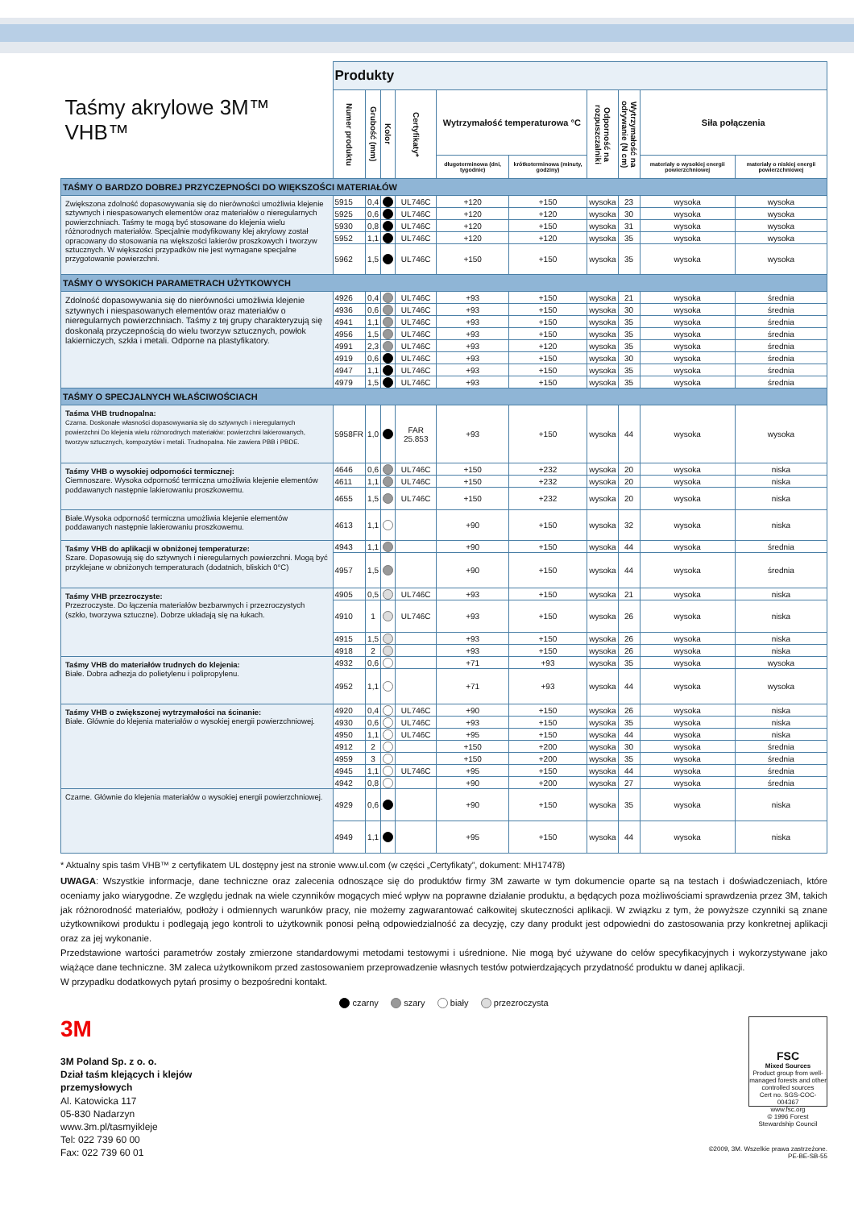| Taśmy akrylowe 3M™ VHB™ | Produkty | | | | | | | | | |
| --- | --- | --- | --- | --- | --- | --- | --- | --- | --- | --- |
| | Numer produktu | Grubość (mm) | Kolor | Certyfikaty* | Wytrzymałość temperaturowa °C | | Odporność na rozpuszczalniki | Wytrzymałość na odrywanie (N cm) | Siła połączenia | |
| | | | | | długoterminowa (dni, tygodnie) | krótkoterminowa (minuty, godziny) | | | materiały o wysokiej energii powierzchniowej | materiały o niskiej energii powierzchniowej |
| TAŚMY O BARDZO DOBREJ PRZYCZEPNOŚCI DO WIĘKSZOŚCI MATERIAŁÓW | | | | | | | | | | |
| Zwiększona zdolność dopasowywania się do nierówności umożliwia klejenie sztywnych i niespasowanych elementów oraz materiałów o nieregularnych powierzchniach. Taśmy te mogą być stosowane do klejenia wielu różnorodnych materiałów. Specjalnie modyfikowany klej akrylowy został opracowany do stosowania na większości lakierów proszkowych i tworzyw sztucznych. W większości przypadków nie jest wymagane specjalne przygotowanie powierzchni. | 5915 | 0,4 | | UL746C | +120 | +150 | wysoka | 23 | wysoka | wysoka |
| | 5925 | 0,6 | | UL746C | +120 | +120 | wysoka | 30 | wysoka | wysoka |
| | 5930 | 0,8 | | UL746C | +120 | +150 | wysoka | 31 | wysoka | wysoka |
| | 5952 | 1,1 | | UL746C | +120 | +120 | wysoka | 35 | wysoka | wysoka |
| | 5962 | 1,5 | | UL746C | +150 | +150 | wysoka | 35 | wysoka | wysoka |
| TAŚMY O WYSOKICH PARAMETRACH UŻYTKOWYCH | | | | | | | | | | |
| Zdolność dopasowywania się do nierówności umożliwia klejenie sztywnych i niespasowanych elementów oraz materiałów o nieregularnych powierzchniach. Taśmy z tej grupy charakteryzują się doskonałą przyczepnością do wielu tworzyw sztucznych, powłok lakierniczych, szkła i metali. Odporne na plastyfikatory. | 4926 | 0,4 | | UL746C | +93 | +150 | wysoka | 21 | wysoka | średnia |
| | 4936 | 0,6 | | UL746C | +93 | +150 | wysoka | 30 | wysoka | średnia |
| | 4941 | 1,1 | | UL746C | +93 | +150 | wysoka | 35 | wysoka | średnia |
| | 4956 | 1,5 | | UL746C | +93 | +150 | wysoka | 35 | wysoka | średnia |
| | 4991 | 2,3 | | UL746C | +93 | +120 | wysoka | 35 | wysoka | średnia |
| | 4919 | 0,6 | | UL746C | +93 | +150 | wysoka | 30 | wysoka | średnia |
| | 4947 | 1,1 | | UL746C | +93 | +150 | wysoka | 35 | wysoka | średnia |
| | 4979 | 1,5 | | UL746C | +93 | +150 | wysoka | 35 | wysoka | średnia |
| TAŚMY O SPECJALNYCH WŁAŚCIWOŚCIACH | | | | | | | | | | |
| Taśma VHB trudnopalna: Czarna. Doskonałe własności dopasowywania się do sztywnych i nieregularnych powierzchni Do klejenia wielu różnorodnych materiałów: powierzchni lakierowanych, tworzyw sztucznych, kompozytów i metali. Trudnopalna. Nie zawiera PBB i PBDE. | 5958FR | 1,0 | | FAR 25.853 | +93 | +150 | wysoka | 44 | wysoka | wysoka |
| Taśmy VHB o wysokiej odporności termicznej: Ciemnoszare. Wysoka odporność termiczna umożliwia klejenie elementów poddawanych następnie lakierowaniu proszkowemu. | 4646 | 0,6 | | UL746C | +150 | +232 | wysoka | 20 | wysoka | niska |
| | 4611 | 1,1 | | UL746C | +150 | +232 | wysoka | 20 | wysoka | niska |
| | 4655 | 1,5 | | UL746C | +150 | +232 | wysoka | 20 | wysoka | niska |
| Białe.Wysoka odporność termiczna umożliwia klejenie elementów poddawanych następnie lakierowaniu proszkowemu. | 4613 | 1,1 | | | +90 | +150 | wysoka | 32 | wysoka | niska |
| Taśmy VHB do aplikacji w obniżonej temperaturze: Szare. Dopasowują się do sztywnych i nieregularnych powierzchni. Mogą być przyklejane w obniżonych temperaturach (dodatnich, bliskich 0°C) | 4943 | 1,1 | | | +90 | +150 | wysoka | 44 | wysoka | średnia |
| | 4957 | 1,5 | | | +90 | +150 | wysoka | 44 | wysoka | średnia |
| Taśmy VHB przezroczyste: Przezroczyste. Do łączenia materiałów bezbarwnych i przezroczystych (szkło, tworzywa sztuczne). Dobrze układają się na łukach. | 4905 | 0,5 | | UL746C | +93 | +150 | wysoka | 21 | wysoka | niska |
| | 4910 | 1 | | UL746C | +93 | +150 | wysoka | 26 | wysoka | niska |
| | 4915 | 1,5 | | | +93 | +150 | wysoka | 26 | wysoka | niska |
| | 4918 | 2 | | | +93 | +150 | wysoka | 26 | wysoka | niska |
| Taśmy VHB do materiałów trudnych do klejenia: Białe. Dobra adhezja do polietylenu i polipropylenu. | 4932 | 0,6 | | | +71 | +93 | wysoka | 35 | wysoka | wysoka |
| | 4952 | 1,1 | | | +71 | +93 | wysoka | 44 | wysoka | wysoka |
| Taśmy VHB o zwiększonej wytrzymałości na ścinanie: Białe. Głównie do klejenia materiałów o wysokiej energii powierzchniowej. | 4920 | 0,4 | | UL746C | +90 | +150 | wysoka | 26 | wysoka | niska |
| | 4930 | 0,6 | | UL746C | +93 | +150 | wysoka | 35 | wysoka | niska |
| | 4950 | 1,1 | | UL746C | +95 | +150 | wysoka | 44 | wysoka | niska |
| | 4912 | 2 | | | +150 | +200 | wysoka | 30 | wysoka | średnia |
| | 4959 | 3 | | | +150 | +200 | wysoka | 35 | wysoka | średnia |
| | 4945 | 1,1 | | UL746C | +95 | +150 | wysoka | 44 | wysoka | średnia |
| | 4942 | 0,8 | | | +90 | +200 | wysoka | 27 | wysoka | średnia |
| Czarne. Głównie do klejenia materiałów o wysokiej energii powierzchniowej. | 4929 | 0,6 | | | +90 | +150 | wysoka | 35 | wysoka | niska |
| | 4949 | 1,1 | | | +95 | +150 | wysoka | 44 | wysoka | niska |
* Aktualny spis taśm VHB™ z certyfikatem UL dostępny jest na stronie www.ul.com (w części „Certyfikaty”, dokument: MH17478)
UWAGA: Wszystkie informacje, dane techniczne oraz zalecenia odnoszące się do produktów firmy 3M zawarte w tym dokumencie oparte są na testach i doświadczeniach, które oceniamy jako wiarygodne. Ze względu jednak na wiele czynników mogących mieć wpływ na poprawne działanie produktu, a będących poza możliwościami sprawdzenia przez 3M, takich jak różnorodność materiałów, podłoży i odmiennych warunków pracy, nie możemy zagwarantować całkowitej skuteczności aplikacji. W związku z tym, że powyższe czynniki są znane użytkownikowi produktu i podlegają jego kontroli to użytkownik ponosi pełną odpowiedzialność za decyzję, czy dany produkt jest odpowiedni do zastosowania przy konkretnej aplikacji oraz za jej wykonanie.
Przedstawione wartości parametrów zostały zmierzone standardowymi metodami testowymi i uśrednione. Nie mogą być używane do celów specyfikacyjnych i wykorzystywane jako wiążące dane techniczne. 3M zaleca użytkownikom przed zastosowaniem przeprowadzenie własnych testów potwierdzających przydatność produktu w danej aplikacji.
W przypadku dodatkowych pytań prosimy o bezpośredni kontakt.
czarny szary biały przezroczysta
3M
3M Poland Sp. z o. o.
Dział taśm klejących i klejów
przemysłowych
Al. Katowicka 117
05-830 Nadarzyn
www.3m.pl/tasmyikleje
Tel: 022 739 60 00
Fax: 022 739 60 01
FSC
Mixed Sources
Product group from well-managed forests and other controlled sources
Cert no. SGS-COC-004367
www.fsc.org
© 1996 Forest Stewardship Council
©2009, 3M. Wszelkie prawa zastrzeżone.
PE-BE-SB-55